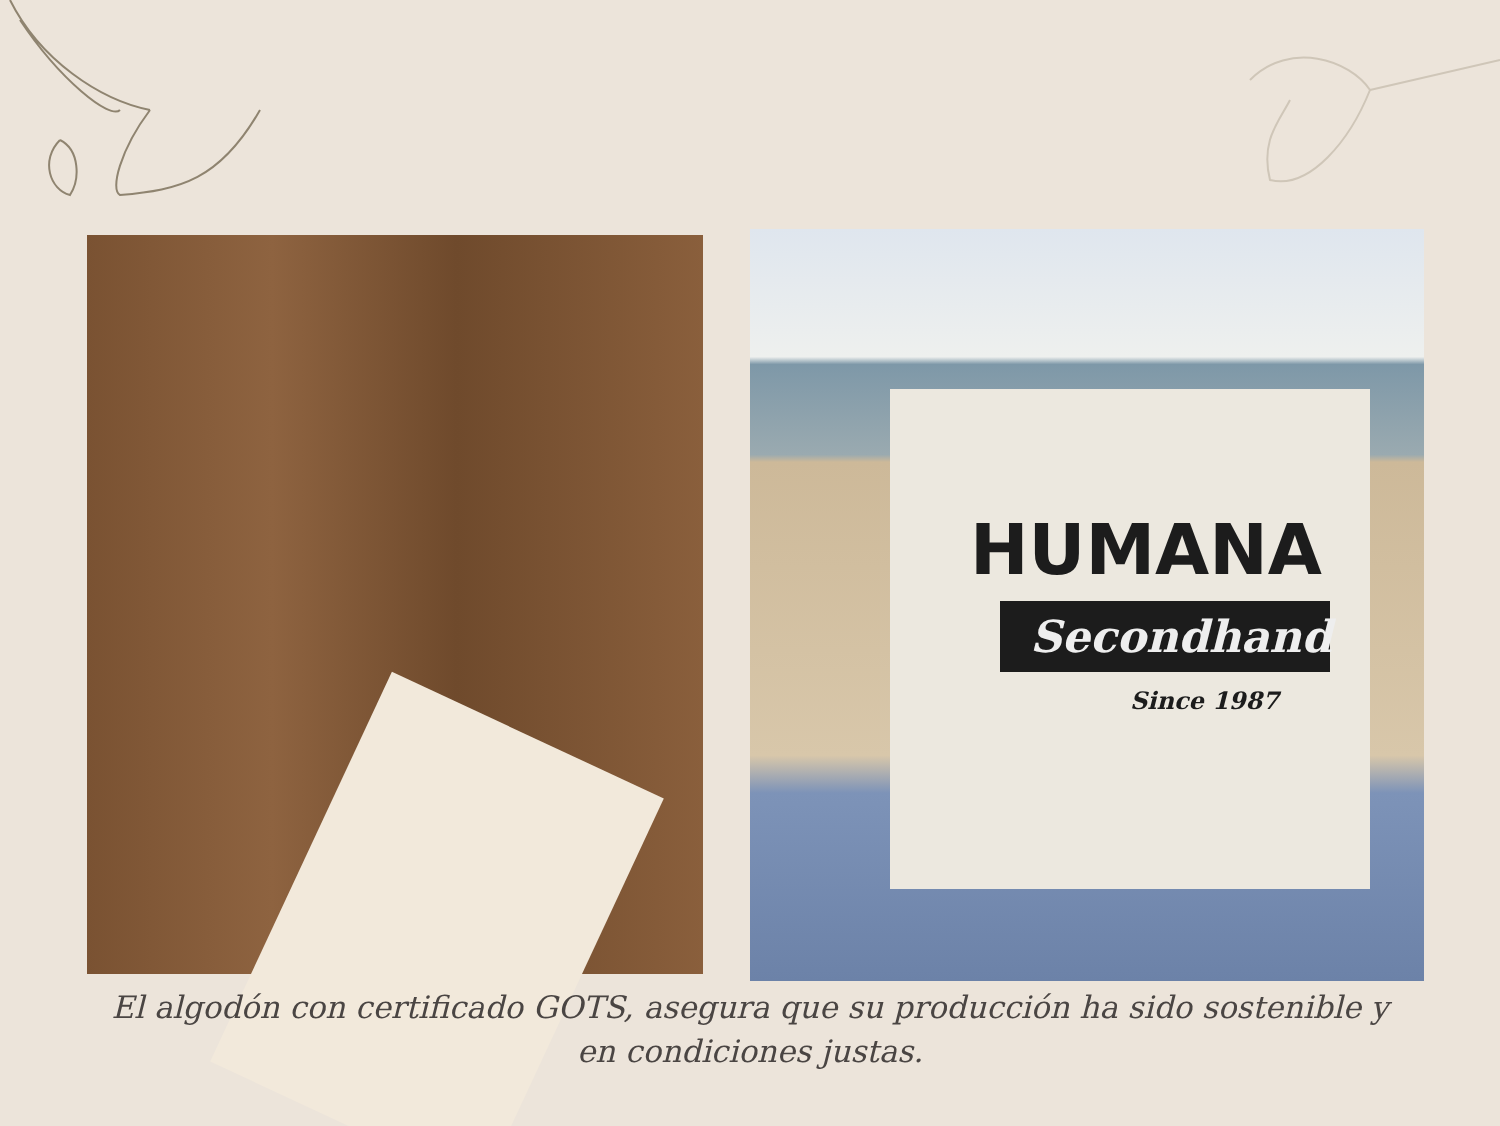HUMANA
Secondhand
Since 1987
El algodón con certificado GOTS, asegura que su producción ha sido sostenible y en condiciones justas.